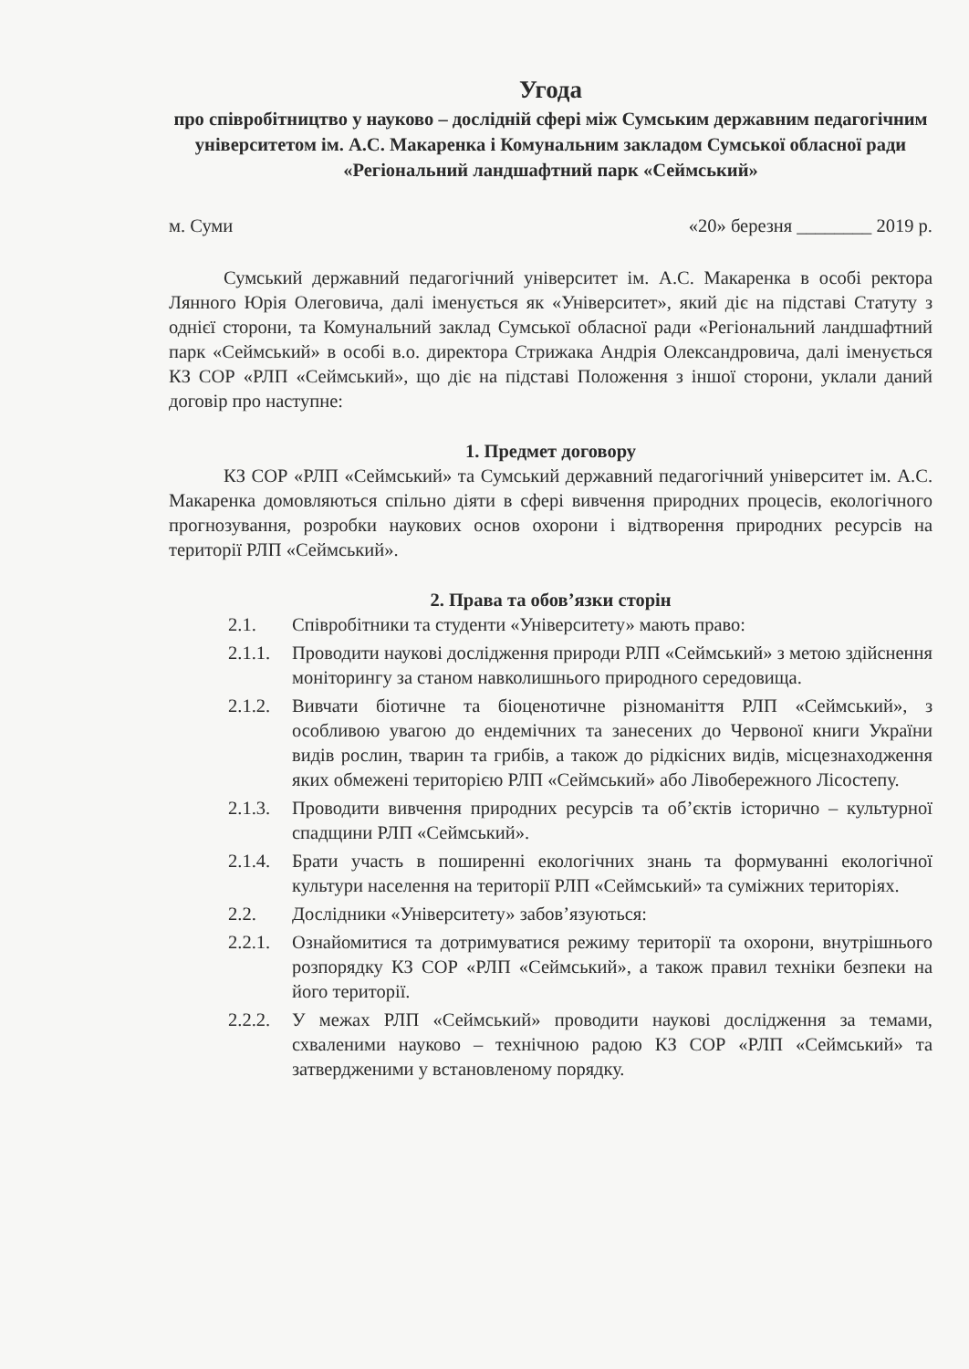Угода
про співробітництво у науково – дослідній сфері між Сумським державним педагогічним університетом ім. А.С. Макаренка і Комунальним закладом Сумської обласної ради «Регіональний ландшафтний парк «Сеймський»
м. Суми «20» березня ________ 2019 р.
Сумський державний педагогічний університет ім. А.С. Макаренка в особі ректора Лянного Юрія Олеговича, далі іменується як «Університет», який діє на підставі Статуту з однієї сторони, та Комунальний заклад Сумської обласної ради «Регіональний ландшафтний парк «Сеймський» в особі в.о. директора Стрижака Андрія Олександровича, далі іменується КЗ СОР «РЛП «Сеймський», що діє на підставі Положення з іншої сторони, уклали даний договір про наступне:
1. Предмет договору
КЗ СОР «РЛП «Сеймський» та Сумський державний педагогічний університет ім. А.С. Макаренка домовляються спільно діяти в сфері вивчення природних процесів, екологічного прогнозування, розробки наукових основ охорони і відтворення природних ресурсів на території РЛП «Сеймський».
2. Права та обов’язки сторін
2.1. Співробітники та студенти «Університету» мають право:
2.1.1. Проводити наукові дослідження природи РЛП «Сеймський» з метою здійснення моніторингу за станом навколишнього природного середовища.
2.1.2. Вивчати біотичне та біоценотичне різноманіття РЛП «Сеймський», з особливою увагою до ендемічних та занесених до Червоної книги України видів рослин, тварин та грибів, а також до рідкісних видів, місцезнаходження яких обмежені територією РЛП «Сеймський» або Лівобережного Лісостепу.
2.1.3. Проводити вивчення природних ресурсів та об’єктів історично – культурної спадщини РЛП «Сеймський».
2.1.4. Брати участь в поширенні екологічних знань та формуванні екологічної культури населення на території РЛП «Сеймський» та суміжних територіях.
2.2. Дослідники «Університету» забов’язуються:
2.2.1. Ознайомитися та дотримуватися режиму території та охорони, внутрішнього розпорядку КЗ СОР «РЛП «Сеймський», а також правил техніки безпеки на його території.
2.2.2. У межах РЛП «Сеймський» проводити наукові дослідження за темами, схваленими науково – технічною радою КЗ СОР «РЛП «Сеймський» та затвердженими у встановленому порядку.